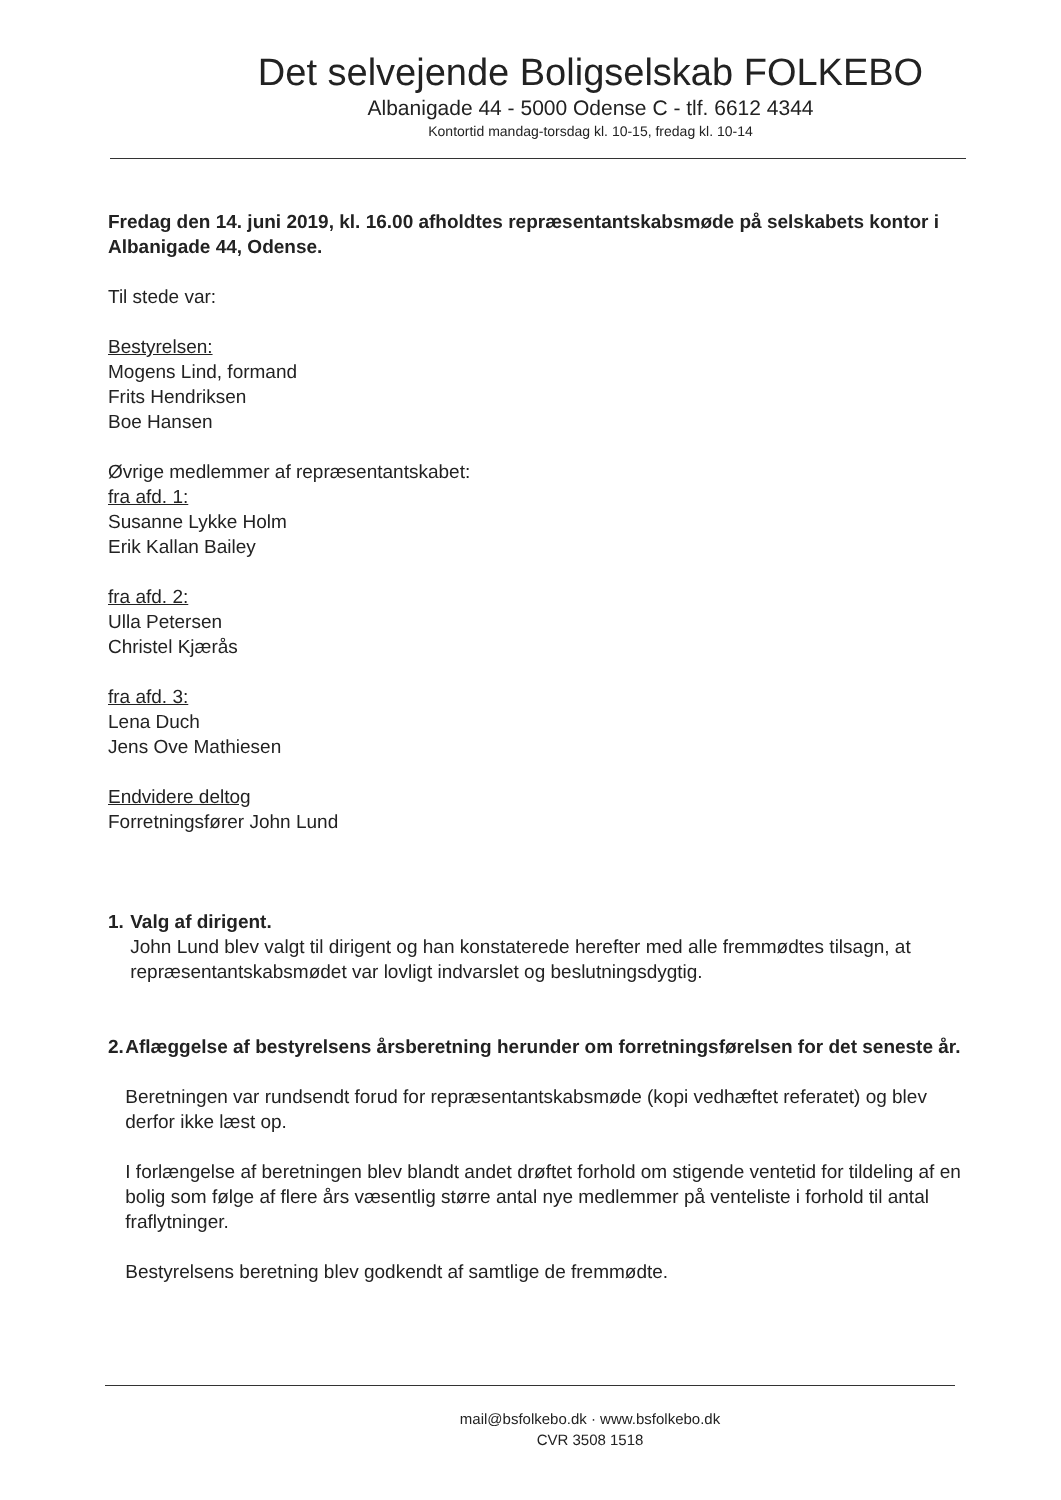Det selvejende Boligselskab FOLKEBO
Albanigade 44 - 5000 Odense C - tlf. 6612 4344
Kontortid mandag-torsdag kl. 10-15, fredag kl. 10-14
Fredag den 14. juni 2019, kl. 16.00 afholdtes repræsentantskabsmøde på selskabets kontor i Albanigade 44, Odense.
Til stede var:
Bestyrelsen:
Mogens Lind, formand
Frits Hendriksen
Boe Hansen
Øvrige medlemmer af repræsentantskabet:
fra afd. 1:
Susanne Lykke Holm
Erik Kallan Bailey
fra afd. 2:
Ulla Petersen
Christel Kjærås
fra afd. 3:
Lena Duch
Jens Ove Mathiesen
Endvidere deltog
Forretningsfører John Lund
1. Valg af dirigent.
John Lund blev valgt til dirigent og han konstaterede herefter med alle fremmødtes tilsagn, at repræsentantskabsmødet var lovligt indvarslet og beslutningsdygtig.
2. Aflæggelse af bestyrelsens årsberetning herunder om forretningsførelsen for det seneste år.
Beretningen var rundsendt forud for repræsentantskabsmøde (kopi vedhæftet referatet) og blev derfor ikke læst op.
I forlængelse af beretningen blev blandt andet drøftet forhold om stigende ventetid for tildeling af en bolig som følge af flere års væsentlig større antal nye medlemmer på venteliste i forhold til antal fraflytninger.
Bestyrelsens beretning blev godkendt af samtlige de fremmødte.
mail@bsfolkebo.dk · www.bsfolkebo.dk
CVR 3508 1518